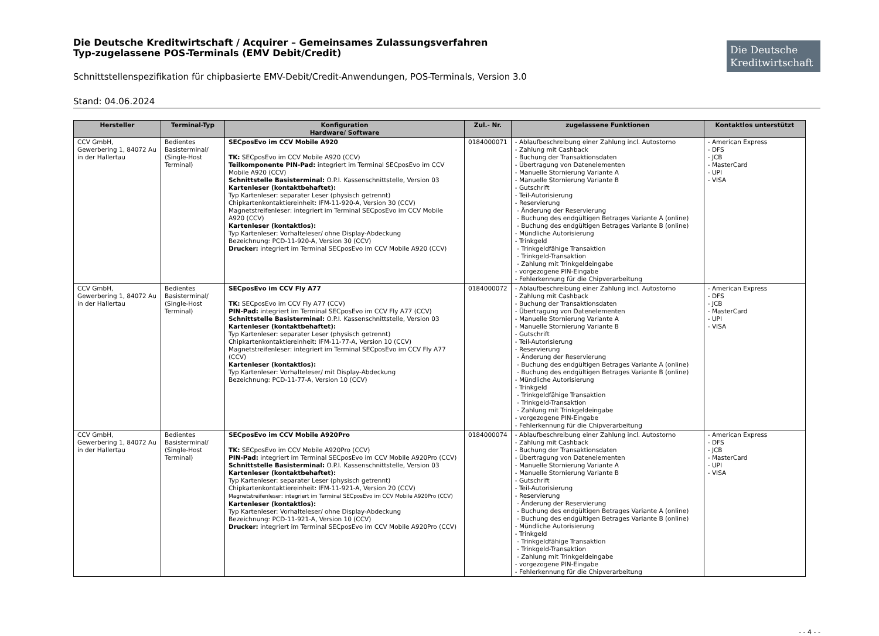Die Deutsche Kreditwirtschaft / Acquirer – Gemeinsames Zulassungsverfahren
Typ-zugelassene POS-Terminals (EMV Debit/Credit)
Die Deutsche Kreditwirtschaft
Schnittstellenspezifikation für chipbasierte EMV-Debit/Credit-Anwendungen, POS-Terminals, Version 3.0
Stand: 04.06.2024
| Hersteller | Terminal-Typ | Konfiguration Hardware/ Software | Zul.- Nr. | zugelassene Funktionen | Kontaktlos unterstützt |
| --- | --- | --- | --- | --- | --- |
| CCV GmbH, Gewerbering 1, 84072 Au in der Hallertau | Bedientes Basisterminal/ (Single-Host Terminal) | SECposEvo im CCV Mobile A920 TK: SECposEvo im CCV Mobile A920 (CCV) Teilkomponente PIN-Pad: integriert im Terminal SECposEvo im CCV Mobile A920 (CCV) Schnittstelle Basisterminal: O.P.I. Kassenschnittstelle, Version 03 Kartenleser (kontaktbehaftet): Typ Kartenleser: separater Leser (physisch getrennt) Chipkartenkontaktiereinheit: IFM-11-920-A, Version 30 (CCV) Magnetstreifenleser: integriert im Terminal SECposEvo im CCV Mobile A920 (CCV) Kartenleser (kontaktlos): Typ Kartenleser: Vorhalteleser/ ohne Display-Abdeckung Bezeichnung: PCD-11-920-A, Version 30 (CCV) Drucker: integriert im Terminal SECposEvo im CCV Mobile A920 (CCV) | 0184000071 | - Ablaufbeschreibung einer Zahlung incl. Autostorno - Zahlung mit Cashback - Buchung der Transaktionsdaten - Übertragung von Datenelementen - Manuelle Stornierung Variante A - Manuelle Stornierung Variante B - Gutschrift - Teil-Autorisierung - Reservierung - Änderung der Reservierung - Buchung des endgültigen Betrages Variante A (online) - Buchung des endgültigen Betrages Variante B (online) - Mündliche Autorisierung - Trinkgeld - Trinkgeldfähige Transaktion - Trinkgeld-Transaktion - Zahlung mit Trinkgeldeingabe - vorgezogene PIN-Eingabe - Fehlerkennung für die Chipverarbeitung | - American Express - DFS - JCB - MasterCard - UPI - VISA |
| CCV GmbH, Gewerbering 1, 84072 Au in der Hallertau | Bedientes Basisterminal/ (Single-Host Terminal) | SECposEvo im CCV Fly A77 TK: SECposEvo im CCV Fly A77 (CCV) PIN-Pad: integriert im Terminal SECposEvo im CCV Fly A77 (CCV) Schnittstelle Basisterminal: O.P.I. Kassenschnittstelle, Version 03 Kartenleser (kontaktbehaftet): Typ Kartenleser: separater Leser (physisch getrennt) Chipkartenkontaktiereinheit: IFM-11-77-A, Version 10 (CCV) Magnetstreifenleser: integriert im Terminal SECposEvo im CCV Fly A77 (CCV) Kartenleser (kontaktlos): Typ Kartenleser: Vorhalteleser/ mit Display-Abdeckung Bezeichnung: PCD-11-77-A, Version 10 (CCV) | 0184000072 | - Ablaufbeschreibung einer Zahlung incl. Autostorno - Zahlung mit Cashback - Buchung der Transaktionsdaten - Übertragung von Datenelementen - Manuelle Stornierung Variante A - Manuelle Stornierung Variante B - Gutschrift - Teil-Autorisierung - Reservierung - Änderung der Reservierung - Buchung des endgültigen Betrages Variante A (online) - Buchung des endgültigen Betrages Variante B (online) - Mündliche Autorisierung - Trinkgeld - Trinkgeldfähige Transaktion - Trinkgeld-Transaktion - Zahlung mit Trinkgeldeingabe - vorgezogene PIN-Eingabe - Fehlerkennung für die Chipverarbeitung | - American Express - DFS - JCB - MasterCard - UPI - VISA |
| CCV GmbH, Gewerbering 1, 84072 Au in der Hallertau | Bedientes Basisterminal/ (Single-Host Terminal) | SECposEvo im CCV Mobile A920Pro TK: SECposEvo im CCV Mobile A920Pro (CCV) PIN-Pad: integriert im Terminal SECposEvo im CCV Mobile A920Pro (CCV) Schnittstelle Basisterminal: O.P.I. Kassenschnittstelle, Version 03 Kartenleser (kontaktbehaftet): Typ Kartenleser: separater Leser (physisch getrennt) Chipkartenkontaktiereinheit: IFM-11-921-A, Version 20 (CCV) Magnetstreifenleser: integriert im Terminal SECposEvo im CCV Mobile A920Pro (CCV) Kartenleser (kontaktlos): Typ Kartenleser: Vorhalteleser/ ohne Display-Abdeckung Bezeichnung: PCD-11-921-A, Version 10 (CCV) Drucker: integriert im Terminal SECposEvo im CCV Mobile A920Pro (CCV) | 0184000074 | - Ablaufbeschreibung einer Zahlung incl. Autostorno - Zahlung mit Cashback - Buchung der Transaktionsdaten - Übertragung von Datenelementen - Manuelle Stornierung Variante A - Manuelle Stornierung Variante B - Gutschrift - Teil-Autorisierung - Reservierung - Änderung der Reservierung - Buchung des endgültigen Betrages Variante A (online) - Buchung des endgültigen Betrages Variante B (online) - Mündliche Autorisierung - Trinkgeld - Trinkgeldfähige Transaktion - Trinkgeld-Transaktion - Zahlung mit Trinkgeldeingabe - vorgezogene PIN-Eingabe - Fehlerkennung für die Chipverarbeitung | - American Express - DFS - JCB - MasterCard - UPI - VISA |
- - 4 - -